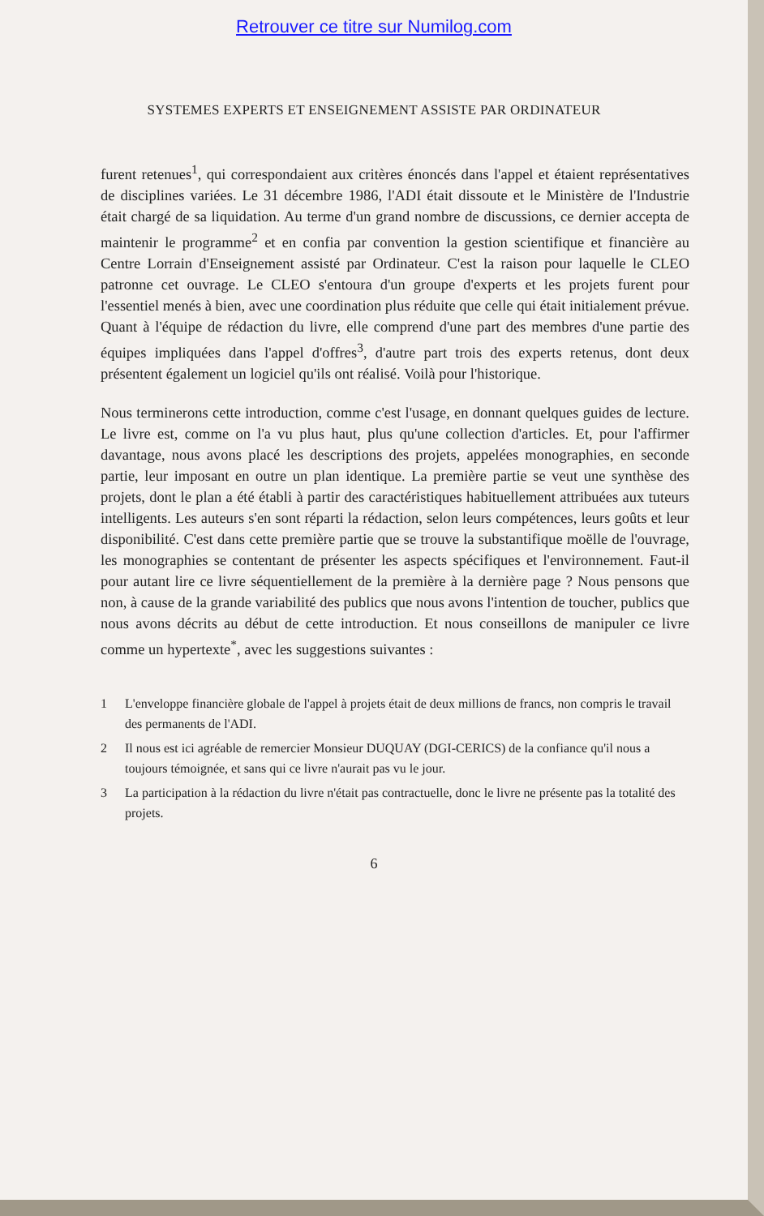Retrouver ce titre sur Numilog.com
SYSTEMES EXPERTS ET ENSEIGNEMENT ASSISTE PAR ORDINATEUR
furent retenues<sup>1</sup>, qui correspondaient aux critères énoncés dans l'appel et étaient représentatives de disciplines variées. Le 31 décembre 1986, l'ADI était dissoute et le Ministère de l'Industrie était chargé de sa liquidation. Au terme d'un grand nombre de discussions, ce dernier accepta de maintenir le programme<sup>2</sup> et en confia par convention la gestion scientifique et financière au Centre Lorrain d'Enseignement assisté par Ordinateur. C'est la raison pour laquelle le CLEO patronne cet ouvrage. Le CLEO s'entoura d'un groupe d'experts et les projets furent pour l'essentiel menés à bien, avec une coordination plus réduite que celle qui était initialement prévue. Quant à l'équipe de rédaction du livre, elle comprend d'une part des membres d'une partie des équipes impliquées dans l'appel d'offres<sup>3</sup>, d'autre part trois des experts retenus, dont deux présentent également un logiciel qu'ils ont réalisé. Voilà pour l'historique.
Nous terminerons cette introduction, comme c'est l'usage, en donnant quelques guides de lecture. Le livre est, comme on l'a vu plus haut, plus qu'une collection d'articles. Et, pour l'affirmer davantage, nous avons placé les descriptions des projets, appelées monographies, en seconde partie, leur imposant en outre un plan identique. La première partie se veut une synthèse des projets, dont le plan a été établi à partir des caractéristiques habituellement attribuées aux tuteurs intelligents. Les auteurs s'en sont réparti la rédaction, selon leurs compétences, leurs goûts et leur disponibilité. C'est dans cette première partie que se trouve la substantifique moëlle de l'ouvrage, les monographies se contentant de présenter les aspects spécifiques et l'environnement. Faut-il pour autant lire ce livre séquentiellement de la première à la dernière page ? Nous pensons que non, à cause de la grande variabilité des publics que nous avons l'intention de toucher, publics que nous avons décrits au début de cette introduction. Et nous conseillons de manipuler ce livre comme un hypertexte<sup>*</sup>, avec les suggestions suivantes :
1 L'enveloppe financière globale de l'appel à projets était de deux millions de francs, non compris le travail des permanents de l'ADI.
2 Il nous est ici agréable de remercier Monsieur DUQUAY (DGI-CERICS) de la confiance qu'il nous a toujours témoignée, et sans qui ce livre n'aurait pas vu le jour.
3 La participation à la rédaction du livre n'était pas contractuelle, donc le livre ne présente pas la totalité des projets.
6